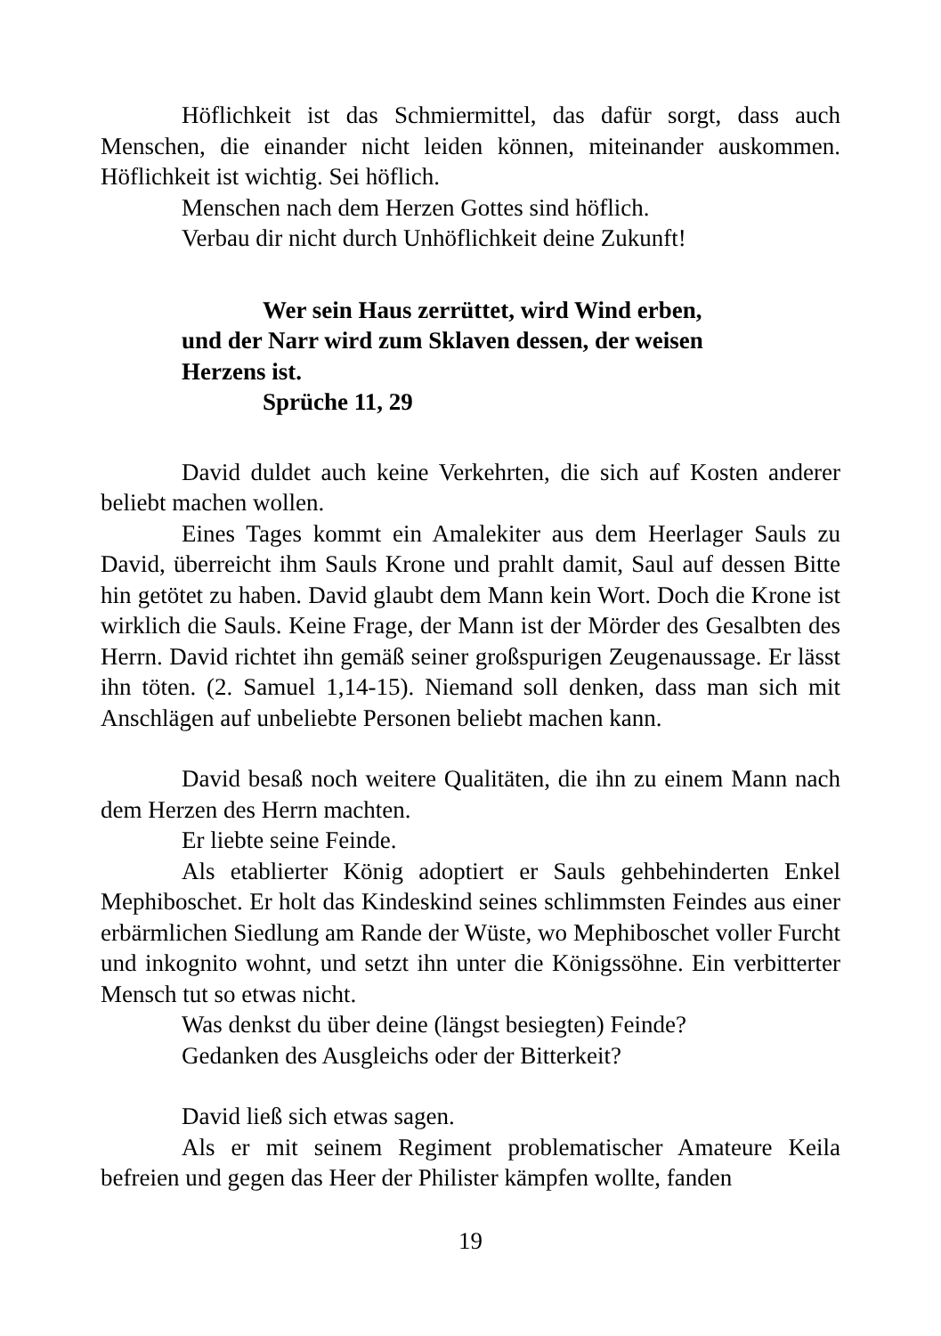Höflichkeit ist das Schmiermittel, das dafür sorgt, dass auch Menschen, die einander nicht leiden können, miteinander auskommen. Höflichkeit ist wichtig. Sei höflich.
Menschen nach dem Herzen Gottes sind höflich.
Verbau dir nicht durch Unhöflichkeit deine Zukunft!
Wer sein Haus zerrüttet, wird Wind erben,
und der Narr wird zum Sklaven dessen, der weisen
Herzens ist.
Sprüche 11, 29
David duldet auch keine Verkehrten, die sich auf Kosten anderer beliebt machen wollen.
Eines Tages kommt ein Amalekiter aus dem Heerlager Sauls zu David, überreicht ihm Sauls Krone und prahlt damit, Saul auf dessen Bitte hin getötet zu haben. David glaubt dem Mann kein Wort. Doch die Krone ist wirklich die Sauls. Keine Frage, der Mann ist der Mörder des Gesalbten des Herrn. David richtet ihn gemäß seiner großspurigen Zeugenaussage. Er lässt ihn töten. (2. Samuel 1,14-15). Niemand soll denken, dass man sich mit Anschlägen auf unbeliebte Personen beliebt machen kann.
David besaß noch weitere Qualitäten, die ihn zu einem Mann nach dem Herzen des Herrn machten.
Er liebte seine Feinde.
Als etablierter König adoptiert er Sauls gehbehinderten Enkel Mephiboschet. Er holt das Kindeskind seines schlimmsten Feindes aus einer erbärmlichen Siedlung am Rande der Wüste, wo Mephiboschet voller Furcht und inkognito wohnt, und setzt ihn unter die Königssöhne. Ein verbitterter Mensch tut so etwas nicht.
Was denkst du über deine (längst besiegten) Feinde?
Gedanken des Ausgleichs oder der Bitterkeit?
David ließ sich etwas sagen.
Als er mit seinem Regiment problematischer Amateure Keila befreien und gegen das Heer der Philister kämpfen wollte, fanden
19